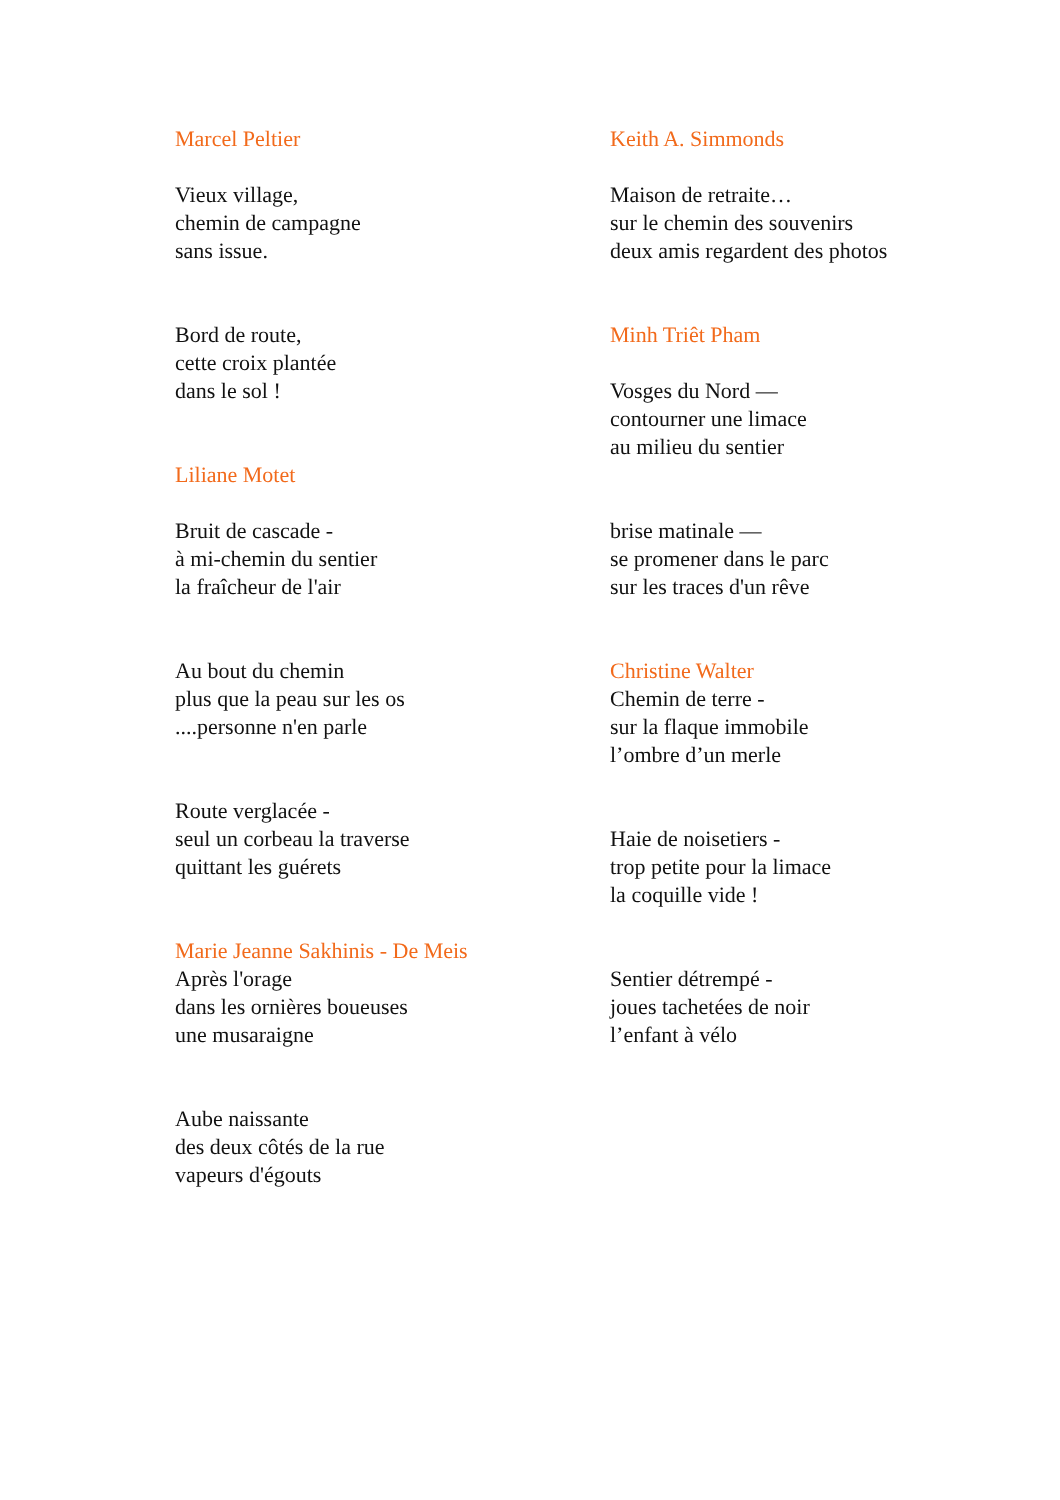Marcel Peltier
Vieux village,
chemin de campagne
sans issue.
Bord de route,
cette croix plantée
dans le sol !
Liliane Motet
Bruit de cascade -
à mi-chemin du sentier
la fraîcheur de l'air
Au bout du chemin
plus que la peau sur les os
....personne n'en parle
Route verglacée -
seul un corbeau la traverse
quittant les guérets
Marie Jeanne Sakhinis - De Meis
Après l'orage
dans les ornières boueuses
une musaraigne
Aube naissante
des deux côtés de la rue
vapeurs d'égouts
Keith A. Simmonds
Maison de retraite…
sur le chemin des souvenirs
deux amis regardent des photos
Minh Triêt Pham
Vosges du Nord —
contourner une limace
au milieu du sentier
brise matinale —
se promener dans le parc
sur les traces d'un rêve
Christine Walter
Chemin de terre -
sur la flaque immobile
l’ombre d’un merle
Haie de noisetiers -
trop petite pour la limace
la coquille vide !
Sentier détrempé -
joues tachetées de noir
l’enfant à vélo